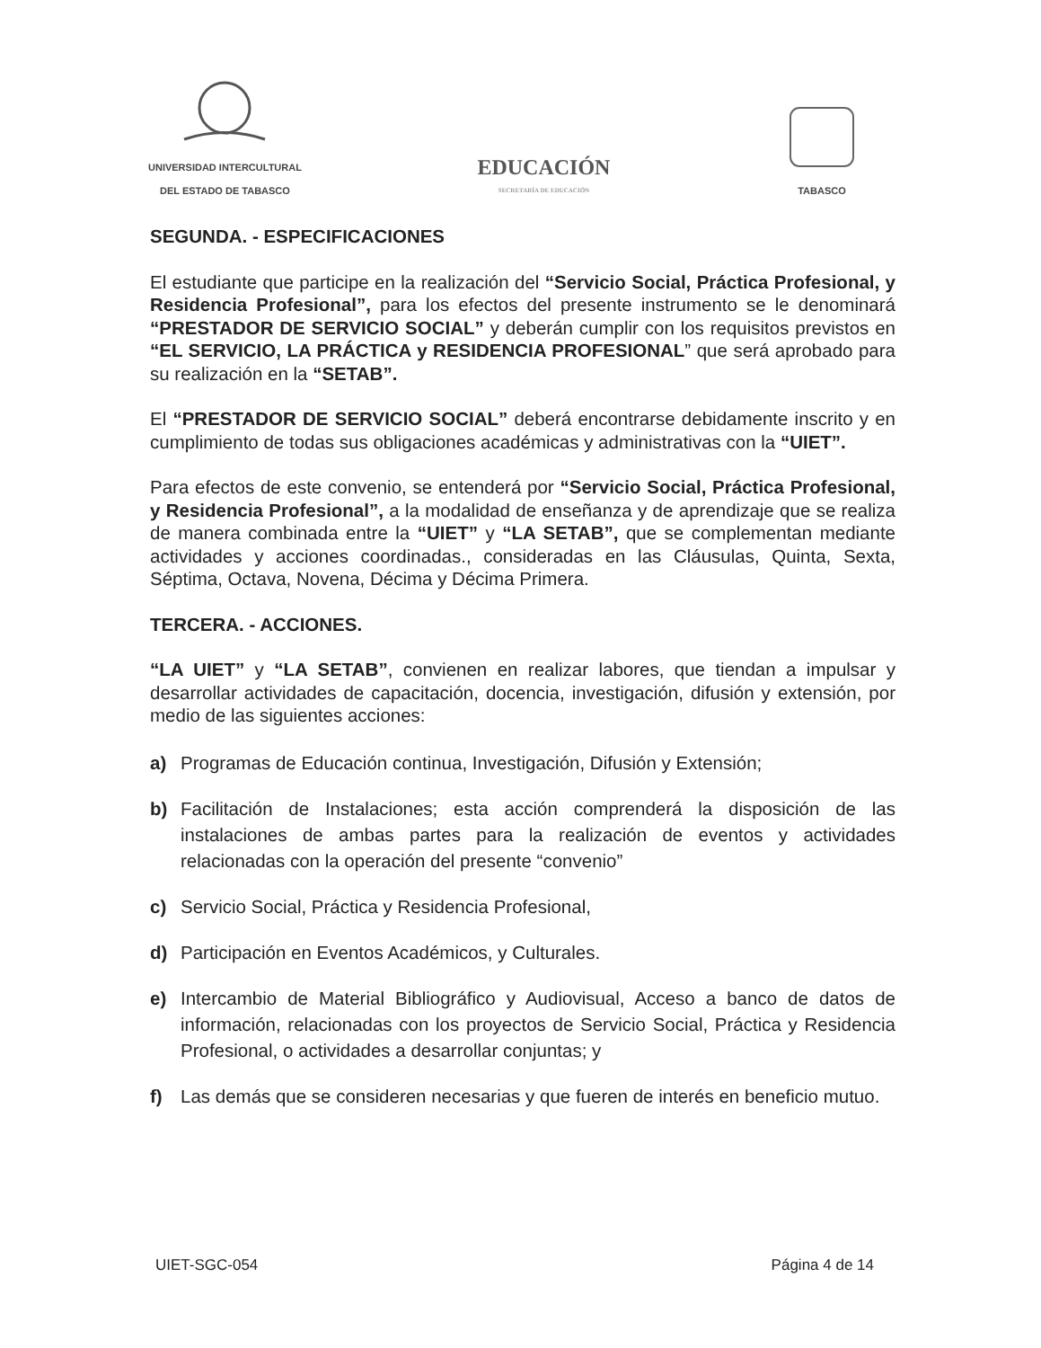UNIVERSIDAD INTERCULTURAL
DEL ESTADO DE TABASCO
EDUCACIÓN
SECRETARÍA DE EDUCACIÓN
TABASCO
SEGUNDA. - ESPECIFICACIONES
El estudiante que participe en la realización del “Servicio Social, Práctica Profesional, y Residencia Profesional”, para los efectos del presente instrumento se le denominará “PRESTADOR DE SERVICIO SOCIAL” y deberán cumplir con los requisitos previstos en “EL SERVICIO, LA PRÁCTICA y RESIDENCIA PROFESIONAL” que será aprobado para su realización en la “SETAB”.
El “PRESTADOR DE SERVICIO SOCIAL” deberá encontrarse debidamente inscrito y en cumplimiento de todas sus obligaciones académicas y administrativas con la “UIET”.
Para efectos de este convenio, se entenderá por “Servicio Social, Práctica Profesional, y Residencia Profesional”, a la modalidad de enseñanza y de aprendizaje que se realiza de manera combinada entre la “UIET” y “LA SETAB”, que se complementan mediante actividades y acciones coordinadas., consideradas en las Cláusulas, Quinta, Sexta, Séptima, Octava, Novena, Décima y Décima Primera.
TERCERA. - ACCIONES.
“LA UIET” y “LA SETAB”, convienen en realizar labores, que tiendan a impulsar y desarrollar actividades de capacitación, docencia, investigación, difusión y extensión, por medio de las siguientes acciones:
a) Programas de Educación continua, Investigación, Difusión y Extensión;
b) Facilitación de Instalaciones; esta acción comprenderá la disposición de las instalaciones de ambas partes para la realización de eventos y actividades relacionadas con la operación del presente “convenio”
c) Servicio Social, Práctica y Residencia Profesional,
d) Participación en Eventos Académicos, y Culturales.
e) Intercambio de Material Bibliográfico y Audiovisual, Acceso a banco de datos de información, relacionadas con los proyectos de Servicio Social, Práctica y Residencia Profesional, o actividades a desarrollar conjuntas; y
f) Las demás que se consideren necesarias y que fueren de interés en beneficio mutuo.
UIET-SGC-054 Página 4 de 14